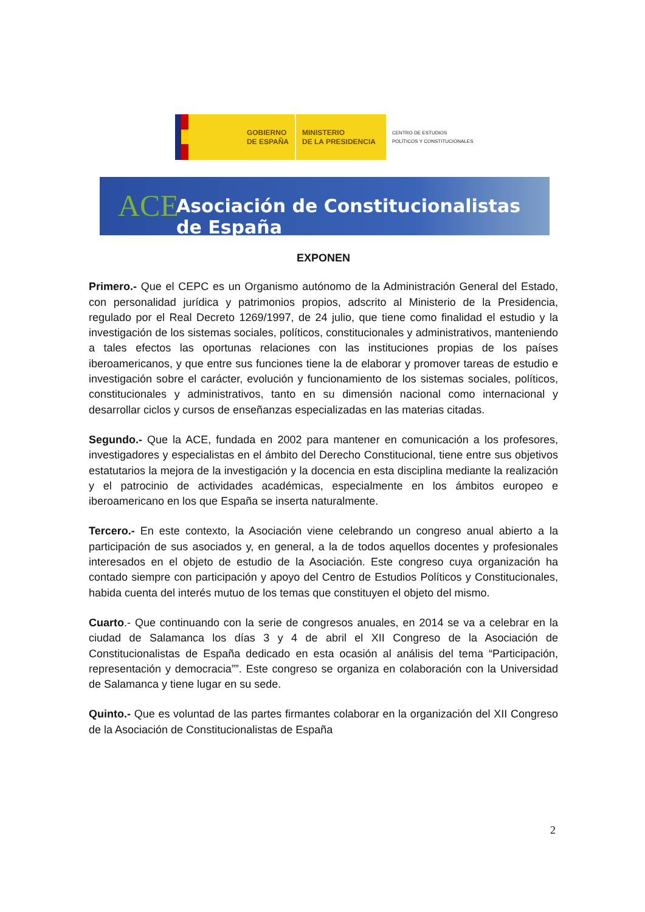GOBIERNO
DE ESPAÑA
MINISTERIO
DE LA PRESIDENCIA
CENTRO DE ESTUDIOS
POLÍTICOS Y CONSTITUCIONALES
ACE
Asociación de Constitucionalistas de España
EXPONEN
Primero.- Que el CEPC es un Organismo autónomo de la Administración General del Estado, con personalidad jurídica y patrimonios propios, adscrito al Ministerio de la Presidencia, regulado por el Real Decreto 1269/1997, de 24 julio, que tiene como finalidad el estudio y la investigación de los sistemas sociales, políticos, constitucionales y administrativos, manteniendo a tales efectos las oportunas relaciones con las instituciones propias de los países iberoamericanos, y que entre sus funciones tiene la de elaborar y promover tareas de estudio e investigación sobre el carácter, evolución y funcionamiento de los sistemas sociales, políticos, constitucionales y administrativos, tanto en su dimensión nacional como internacional y desarrollar ciclos y cursos de enseñanzas especializadas en las materias citadas.
Segundo.- Que la ACE, fundada en 2002 para mantener en comunicación a los profesores, investigadores y especialistas en el ámbito del Derecho Constitucional, tiene entre sus objetivos estatutarios la mejora de la investigación y la docencia en esta disciplina mediante la realización y el patrocinio de actividades académicas, especialmente en los ámbitos europeo e iberoamericano en los que España se inserta naturalmente.
Tercero.- En este contexto, la Asociación viene celebrando un congreso anual abierto a la participación de sus asociados y, en general, a la de todos aquellos docentes y profesionales interesados en el objeto de estudio de la Asociación. Este congreso cuya organización ha contado siempre con participación y apoyo del Centro de Estudios Políticos y Constitucionales, habida cuenta del interés mutuo de los temas que constituyen el objeto del mismo.
Cuarto.- Que continuando con la serie de congresos anuales, en 2014 se va a celebrar en la ciudad de Salamanca los días 3 y 4 de abril el XII Congreso de la Asociación de Constitucionalistas de España dedicado en esta ocasión al análisis del tema “Participación, representación y democracia””. Este congreso se organiza en colaboración con la Universidad de Salamanca y tiene lugar en su sede.
Quinto.- Que es voluntad de las partes firmantes colaborar en la organización del XII Congreso de la Asociación de Constitucionalistas de España
2